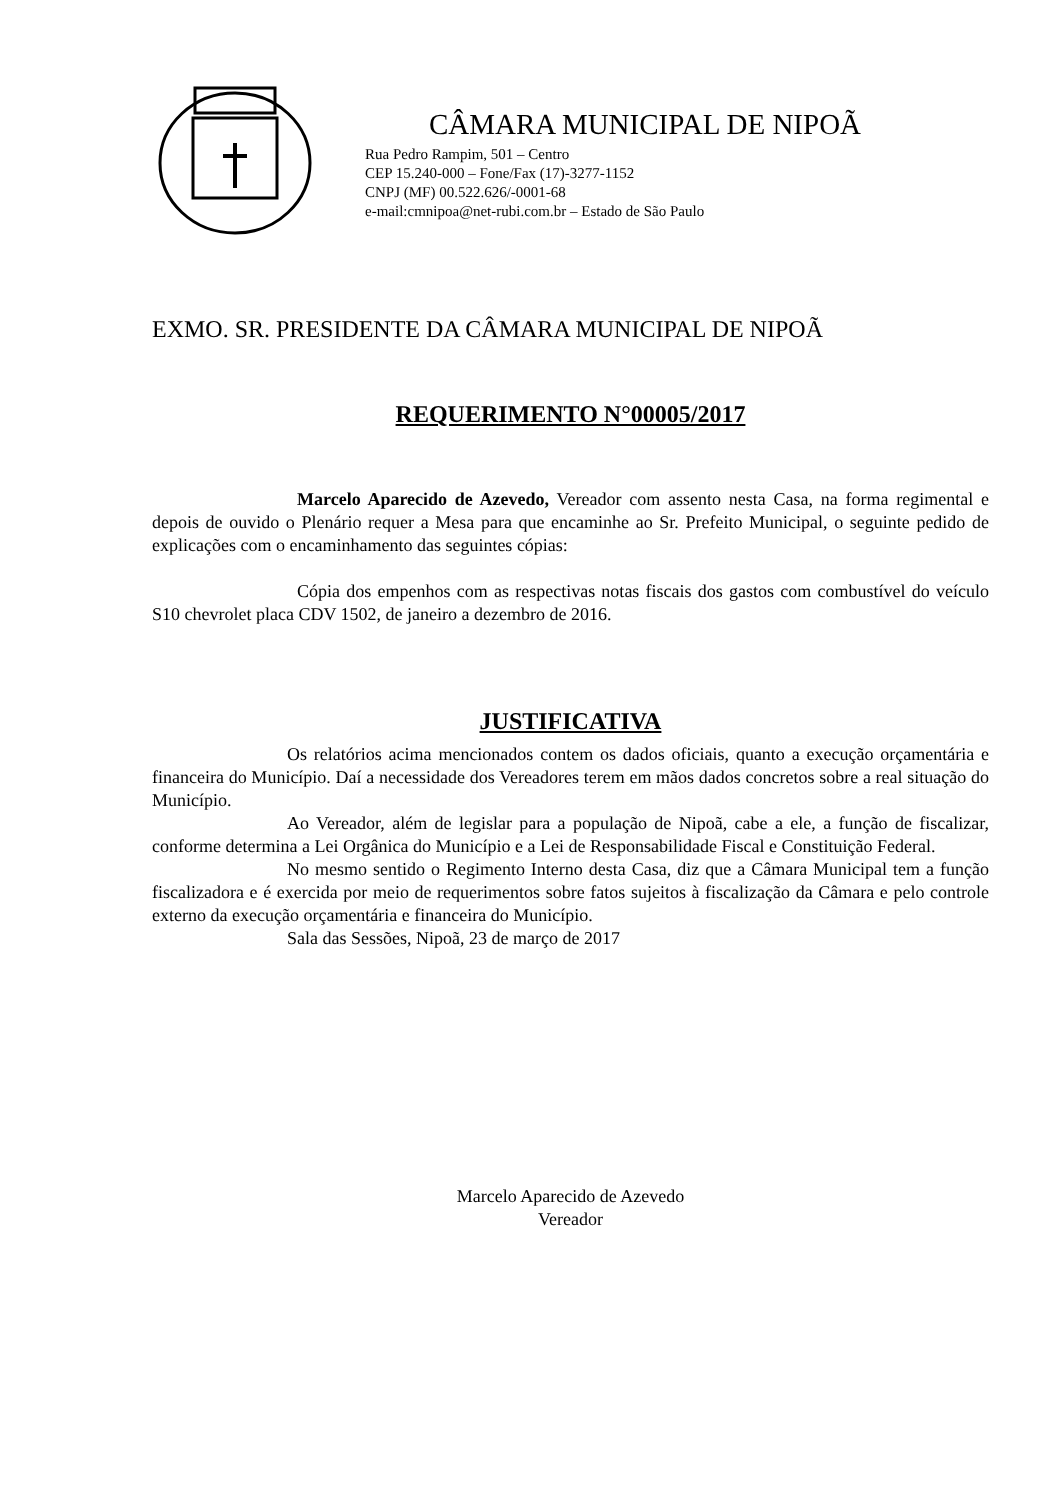CÂMARA MUNICIPAL DE NIPOÃ
Rua Pedro Rampim, 501 – Centro
CEP 15.240-000 – Fone/Fax (17)-3277-1152
CNPJ (MF) 00.522.626/-0001-68
e-mail:cmnipoa@net-rubi.com.br – Estado de São Paulo
EXMO. SR. PRESIDENTE DA CÂMARA MUNICIPAL DE NIPOÃ
REQUERIMENTO N°00005/2017
Marcelo Aparecido de Azevedo, Vereador com assento nesta Casa, na forma regimental e depois de ouvido o Plenário requer a Mesa para que encaminhe ao Sr. Prefeito Municipal, o seguinte pedido de explicações com o encaminhamento das seguintes cópias:
Cópia dos empenhos com as respectivas notas fiscais dos gastos com combustível do veículo S10 chevrolet placa CDV 1502, de janeiro a dezembro de 2016.
JUSTIFICATIVA
Os relatórios acima mencionados contem os dados oficiais, quanto a execução orçamentária e financeira do Município. Daí a necessidade dos Vereadores terem em mãos dados concretos sobre a real situação do Município.
Ao Vereador, além de legislar para a população de Nipoã, cabe a ele, a função de fiscalizar, conforme determina a Lei Orgânica do Município e a Lei de Responsabilidade Fiscal e Constituição Federal.
No mesmo sentido o Regimento Interno desta Casa, diz que a Câmara Municipal tem a função fiscalizadora e é exercida por meio de requerimentos sobre fatos sujeitos à fiscalização da Câmara e pelo controle externo da execução orçamentária e financeira do Município.
Sala das Sessões, Nipoã, 23 de março de 2017
Marcelo Aparecido de Azevedo
Vereador